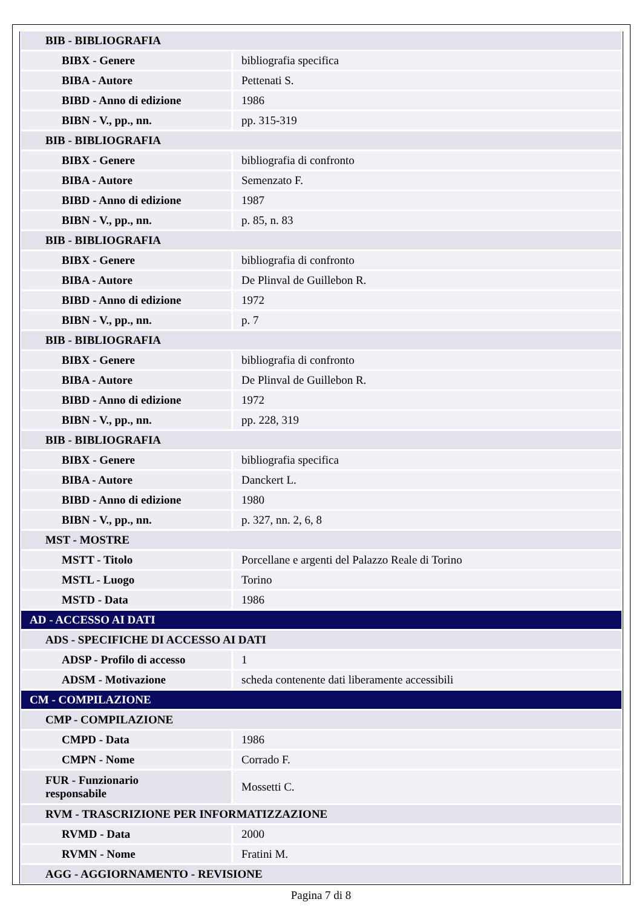| BIB - BIBLIOGRAFIA | |
| BIBX - Genere | bibliografia specifica |
| BIBA - Autore | Pettenati S. |
| BIBD - Anno di edizione | 1986 |
| BIBN - V., pp., nn. | pp. 315-319 |
| BIB - BIBLIOGRAFIA | |
| BIBX - Genere | bibliografia di confronto |
| BIBA - Autore | Semenzato F. |
| BIBD - Anno di edizione | 1987 |
| BIBN - V., pp., nn. | p. 85, n. 83 |
| BIB - BIBLIOGRAFIA | |
| BIBX - Genere | bibliografia di confronto |
| BIBA - Autore | De Plinval de Guillebon R. |
| BIBD - Anno di edizione | 1972 |
| BIBN - V., pp., nn. | p. 7 |
| BIB - BIBLIOGRAFIA | |
| BIBX - Genere | bibliografia di confronto |
| BIBA - Autore | De Plinval de Guillebon R. |
| BIBD - Anno di edizione | 1972 |
| BIBN - V., pp., nn. | pp. 228, 319 |
| BIB - BIBLIOGRAFIA | |
| BIBX - Genere | bibliografia specifica |
| BIBA - Autore | Danckert L. |
| BIBD - Anno di edizione | 1980 |
| BIBN - V., pp., nn. | p. 327, nn. 2, 6, 8 |
| MST - MOSTRE | |
| MSTT - Titolo | Porcellane e argenti del Palazzo Reale di Torino |
| MSTL - Luogo | Torino |
| MSTD - Data | 1986 |
| AD - ACCESSO AI DATI | |
| ADS - SPECIFICHE DI ACCESSO AI DATI | |
| ADSP - Profilo di accesso | 1 |
| ADSM - Motivazione | scheda contenente dati liberamente accessibili |
| CM - COMPILAZIONE | |
| CMP - COMPILAZIONE | |
| CMPD - Data | 1986 |
| CMPN - Nome | Corrado F. |
| FUR - Funzionario responsabile | Mossetti C. |
| RVM - TRASCRIZIONE PER INFORMATIZZAZIONE | |
| RVMD - Data | 2000 |
| RVMN - Nome | Fratini M. |
| AGG - AGGIORNAMENTO - REVISIONE | |
Pagina 7 di 8